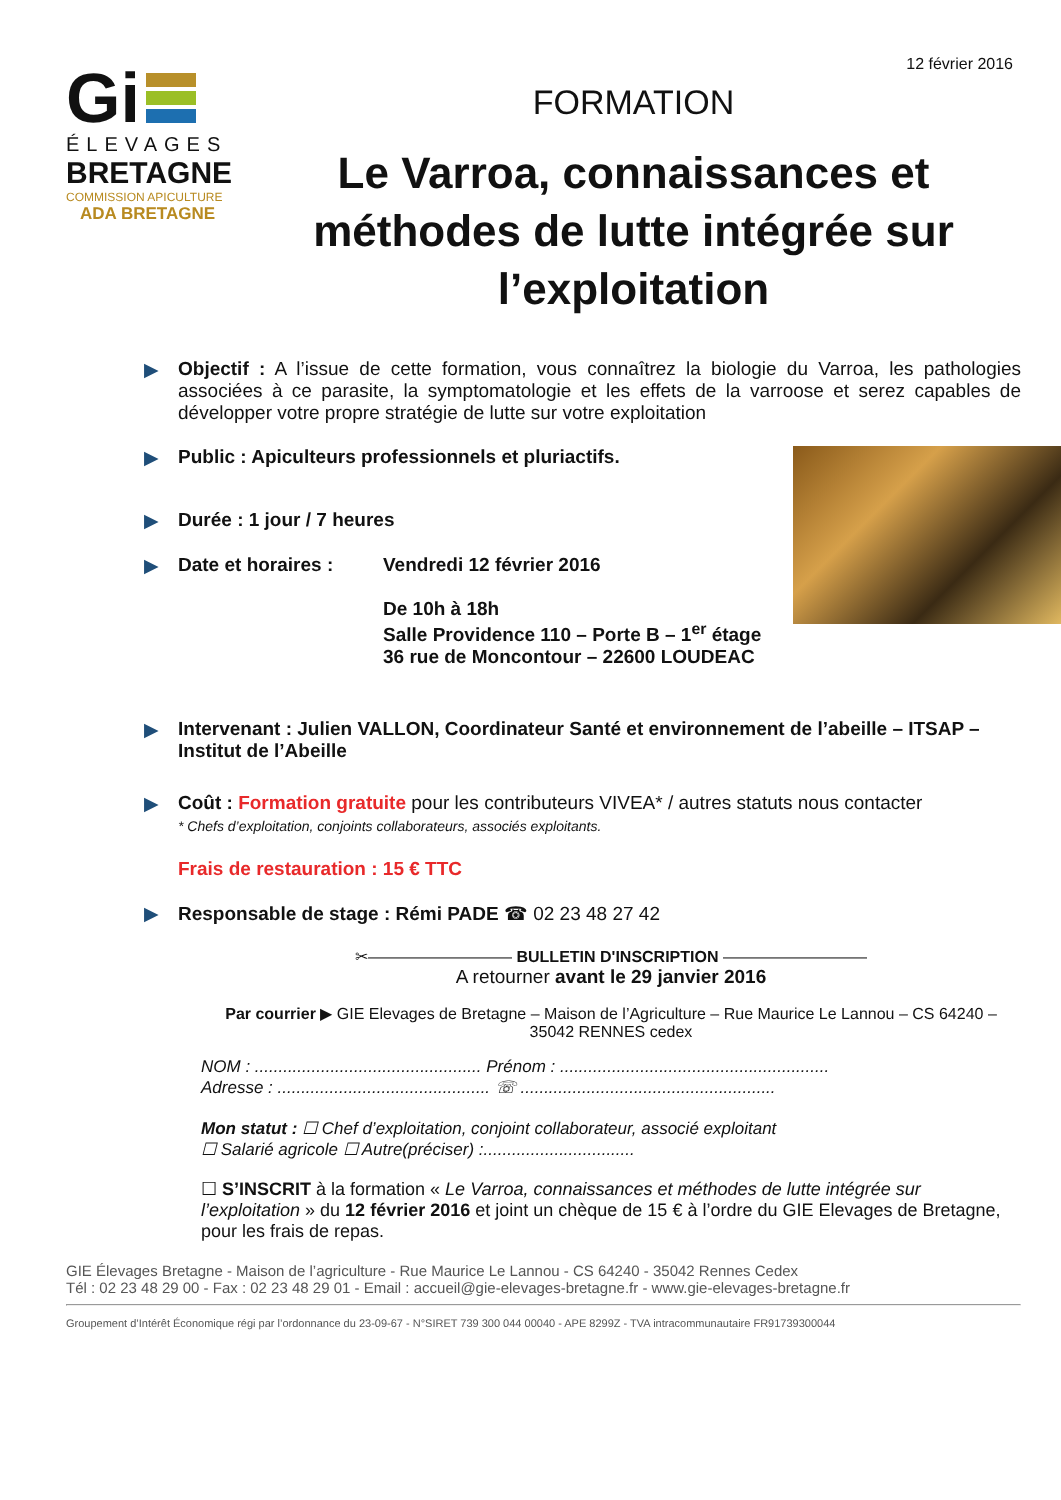12 février 2016
Gi
ÉLEVAGES
BRETAGNE
COMMISSION APICULTURE
ADA BRETAGNE
FORMATION
Le Varroa, connaissances et méthodes de lutte intégrée sur l’exploitation
▶ Objectif : A l’issue de cette formation, vous connaîtrez la biologie du Varroa, les pathologies associées à ce parasite, la symptomatologie et les effets de la varroose et serez capables de développer votre propre stratégie de lutte sur votre exploitation
▶ Public : Apiculteurs professionnels et pluriactifs.
▶ Durée : 1 jour / 7 heures
▶ Date et horaires : Vendredi 12 février 2016
De 10h à 18h
Salle Providence 110 – Porte B – 1<sup>er</sup> étage
36 rue de Moncontour – 22600 LOUDEAC
▶ Intervenant : Julien VALLON, Coordinateur Santé et environnement de l’abeille – ITSAP – Institut de l’Abeille
▶ Coût : Formation gratuite pour les contributeurs VIVEA* / autres statuts nous contacter
* Chefs d’exploitation, conjoints collaborateurs, associés exploitants.
Frais de restauration : 15 € TTC
▶ Responsable de stage : Rémi PADE ☎ 02 23 48 27 42
✂————————— BULLETIN D'INSCRIPTION —————————
A retourner avant le 29 janvier 2016
Par courrier ▶ GIE Elevages de Bretagne – Maison de l’Agriculture – Rue Maurice Le Lannou – CS 64240 – 35042 RENNES cedex
NOM : ................................................ Prénom : .........................................................
Adresse : ............................................. ☏ ......................................................
Mon statut : ☐ Chef d’exploitation, conjoint collaborateur, associé exploitant
☐ Salarié agricole ☐ Autre(préciser) :................................
☐ S’INSCRIT à la formation « Le Varroa, connaissances et méthodes de lutte intégrée sur l’exploitation » du 12 février 2016 et joint un chèque de 15 € à l’ordre du GIE Elevages de Bretagne, pour les frais de repas.
GIE Élevages Bretagne - Maison de l’agriculture - Rue Maurice Le Lannou - CS 64240 - 35042 Rennes Cedex
Tél : 02 23 48 29 00 - Fax : 02 23 48 29 01 - Email : accueil@gie-elevages-bretagne.fr - www.gie-elevages-bretagne.fr
Groupement d’Intérêt Économique régi par l’ordonnance du 23-09-67 - N°SIRET 739 300 044 00040 - APE 8299Z - TVA intracommunautaire FR91739300044